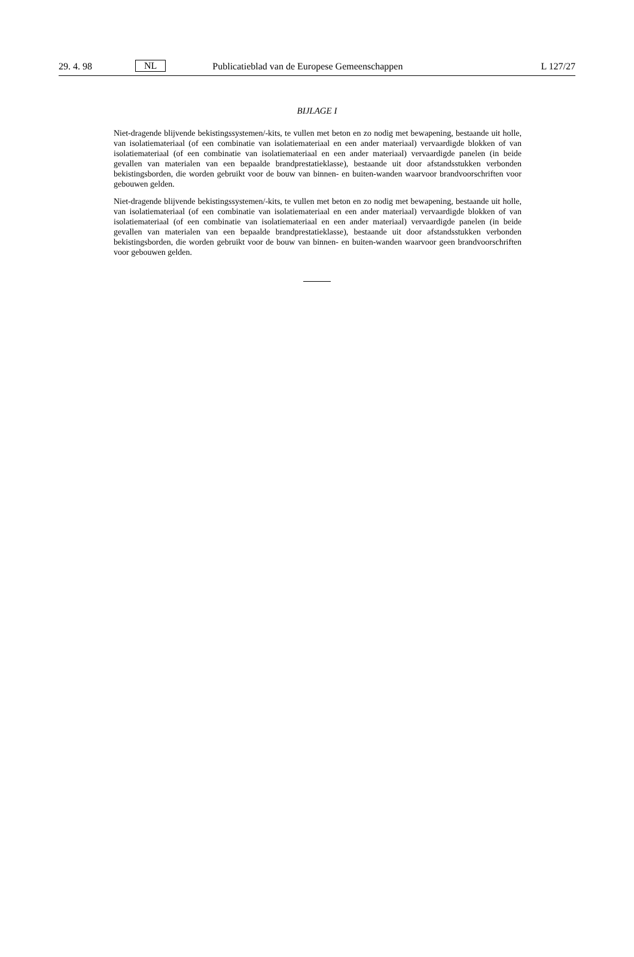29. 4. 98 NL Publicatieblad van de Europese Gemeenschappen L 127/27
BIJLAGE I
Niet-dragende blijvende bekistingssystemen/-kits, te vullen met beton en zo nodig met bewapening, bestaande uit holle, van isolatiemateriaal (of een combinatie van isolatiemateriaal en een ander materiaal) vervaardigde blokken of van isolatiemateriaal (of een combinatie van isolatiemateriaal en een ander materiaal) vervaardigde panelen (in beide gevallen van materialen van een bepaalde brandprestatieklasse), bestaande uit door afstandsstukken verbonden bekistingsborden, die worden gebruikt voor de bouw van binnen- en buiten-wanden waarvoor brandvoorschriften voor gebouwen gelden.
Niet-dragende blijvende bekistingssystemen/-kits, te vullen met beton en zo nodig met bewapening, bestaande uit holle, van isolatiemateriaal (of een combinatie van isolatiemateriaal en een ander materiaal) vervaardigde blokken of van isolatiemateriaal (of een combinatie van isolatiemateriaal en een ander materiaal) vervaardigde panelen (in beide gevallen van materialen van een bepaalde brandprestatieklasse), bestaande uit door afstandsstukken verbonden bekistingsborden, die worden gebruikt voor de bouw van binnen- en buiten-wanden waarvoor geen brandvoorschriften voor gebouwen gelden.